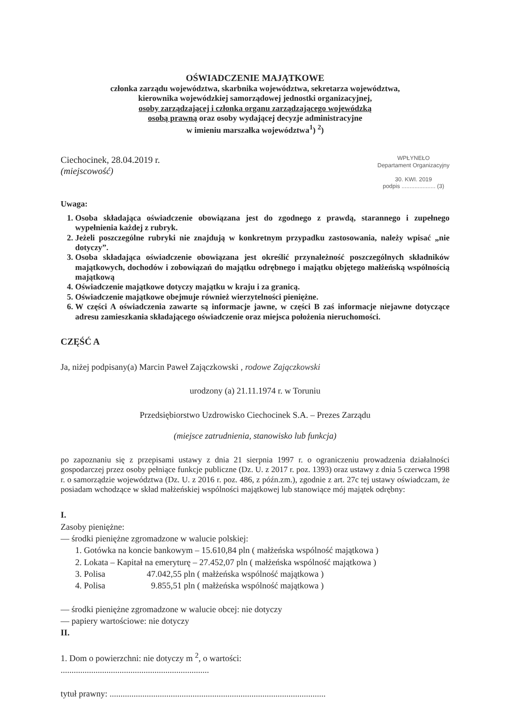OŚWIADCZENIE MAJĄTKOWE
członka zarządu województwa, skarbnika województwa, sekretarza województwa,
kierownika wojewódzkiej samorządowej jednostki organizacyjnej,
osoby zarządzającej i członka organu zarządzającego wojewódzką
osobą prawną oraz osoby wydającej decyzje administracyjne
w imieniu marszałka województwa<sup>1</sup>) <sup>2</sup>)
Ciechocinek, 28.04.2019 r.
(miejscowość)
WPŁYNEŁO
Departament Organizacyjny
30. KWI. 2019
podpis ..................... (3)
Uwaga:
1. Osoba składająca oświadczenie obowiązana jest do zgodnego z prawdą, starannego i zupełnego wypełnienia każdej z rubryk.
2. Jeżeli poszczególne rubryki nie znajdują w konkretnym przypadku zastosowania, należy wpisać „nie dotyczy”.
3. Osoba składająca oświadczenie obowiązana jest określić przynależność poszczególnych składników majątkowych, dochodów i zobowiązań do majątku odrębnego i majątku objętego małżeńską wspólnością majątkową
4. Oświadczenie majątkowe dotyczy majątku w kraju i za granicą.
5. Oświadczenie majątkowe obejmuje również wierzytelności pieniężne.
6. W części A oświadczenia zawarte są informacje jawne, w części B zaś informacje niejawne dotyczące adresu zamieszkania składającego oświadczenie oraz miejsca położenia nieruchomości.
CZĘŚĆ A
Ja, niżej podpisany(a) Marcin Paweł Zajączkowski , rodowe Zajączkowski
urodzony (a) 21.11.1974 r. w Toruniu
Przedsiębiorstwo Uzdrowisko Ciechocinek S.A. – Prezes Zarządu
(miejsce zatrudnienia, stanowisko lub funkcja)
po zapoznaniu się z przepisami ustawy z dnia 21 sierpnia 1997 r. o ograniczeniu prowadzenia działalności gospodarczej przez osoby pełniące funkcje publiczne (Dz. U. z 2017 r. poz. 1393) oraz ustawy z dnia 5 czerwca 1998 r. o samorządzie województwa (Dz. U. z 2016 r. poz. 486, z późn.zm.), zgodnie z art. 27c tej ustawy oświadczam, że posiadam wchodzące w skład małżeńskiej wspólności majątkowej lub stanowiące mój majątek odrębny:
I.
Zasoby pieniężne:
— środki pieniężne zgromadzone w walucie polskiej:
1. Gotówka na koncie bankowym – 15.610,84 pln ( małżeńska wspólność majątkowa )
2. Lokata – Kapitał na emeryturę – 27.452,07 pln ( małżeńska wspólność majątkowa )
3. Polisa 47.042,55 pln ( małżeńska wspólność majątkowa )
4. Polisa 9.855,51 pln ( małżeńska wspólność majątkowa )
— środki pieniężne zgromadzone w walucie obcej: nie dotyczy
— papiery wartościowe: nie dotyczy
II.
1. Dom o powierzchni: nie dotyczy m <sup>2</sup>, o wartości:
....................................................................
tytuł prawny: ...................................................................................................